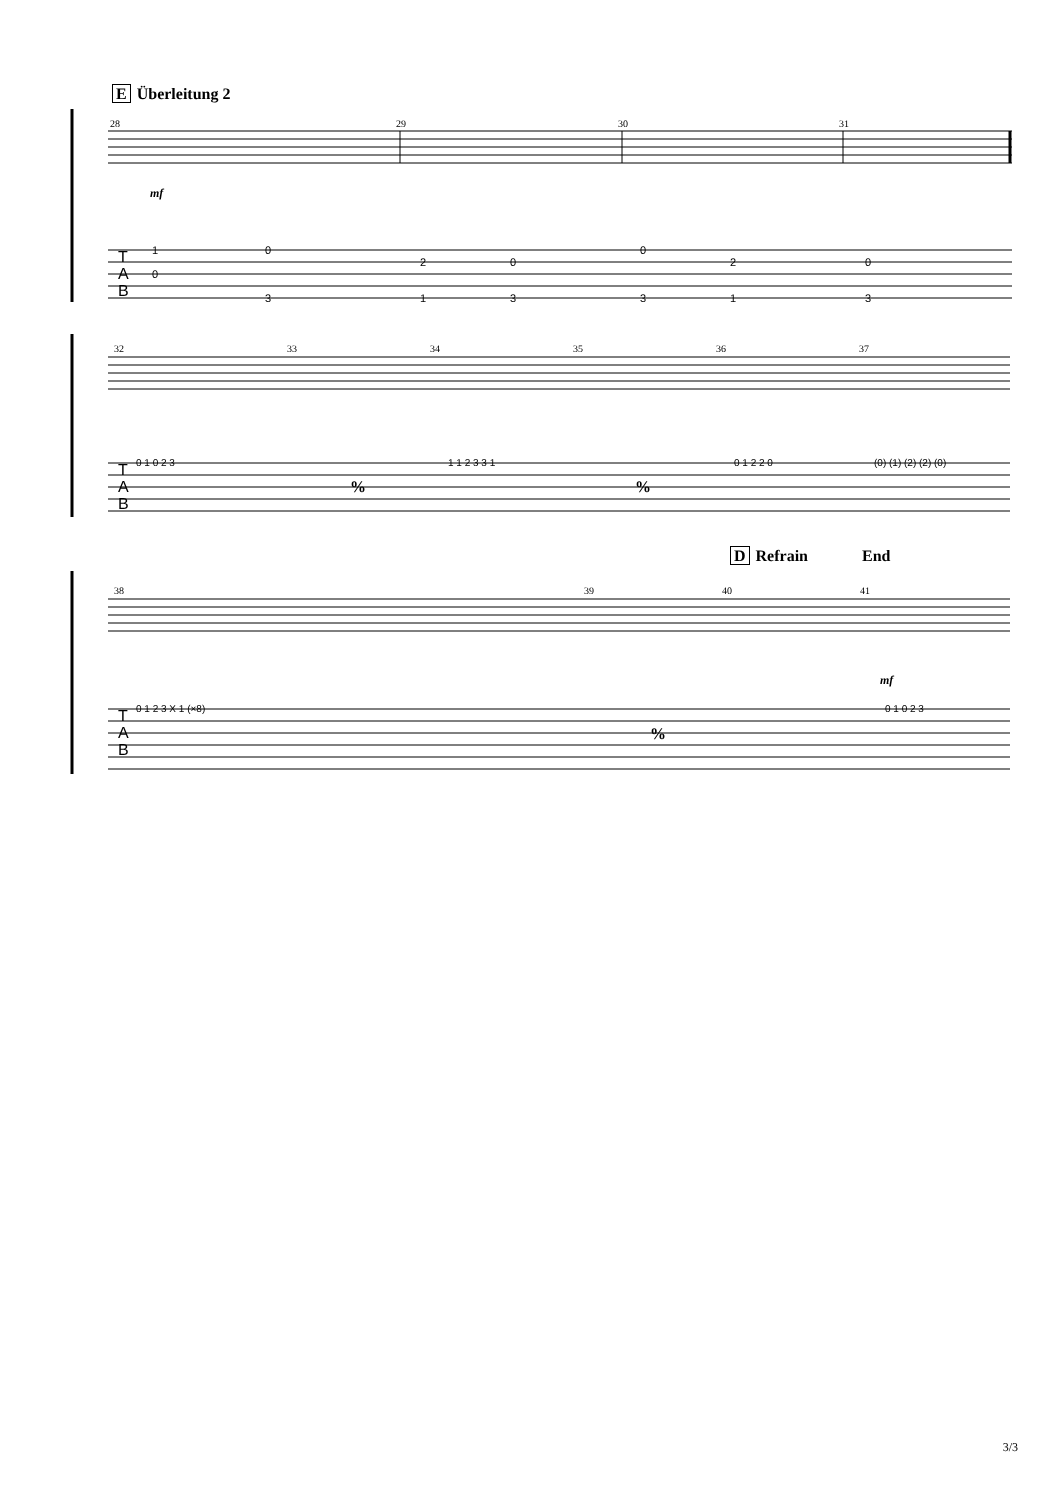E Überleitung 2
28
29
30
31
mf
T
A
B
1
0
0
3
2
0
1
3
0
2
3
1
0
3
32
33
34
35
36
37
T
A
B
%
%
0 1 0 2 3
1 1 2 3 3 1
0 1 2 2 0
(0) (1) (2) (2) (0)
D Refrain End
38
39
40
41
mf
T
A
B
%
0 1 2 3 X 1 (×8)
0 1 0 2 3
3/3